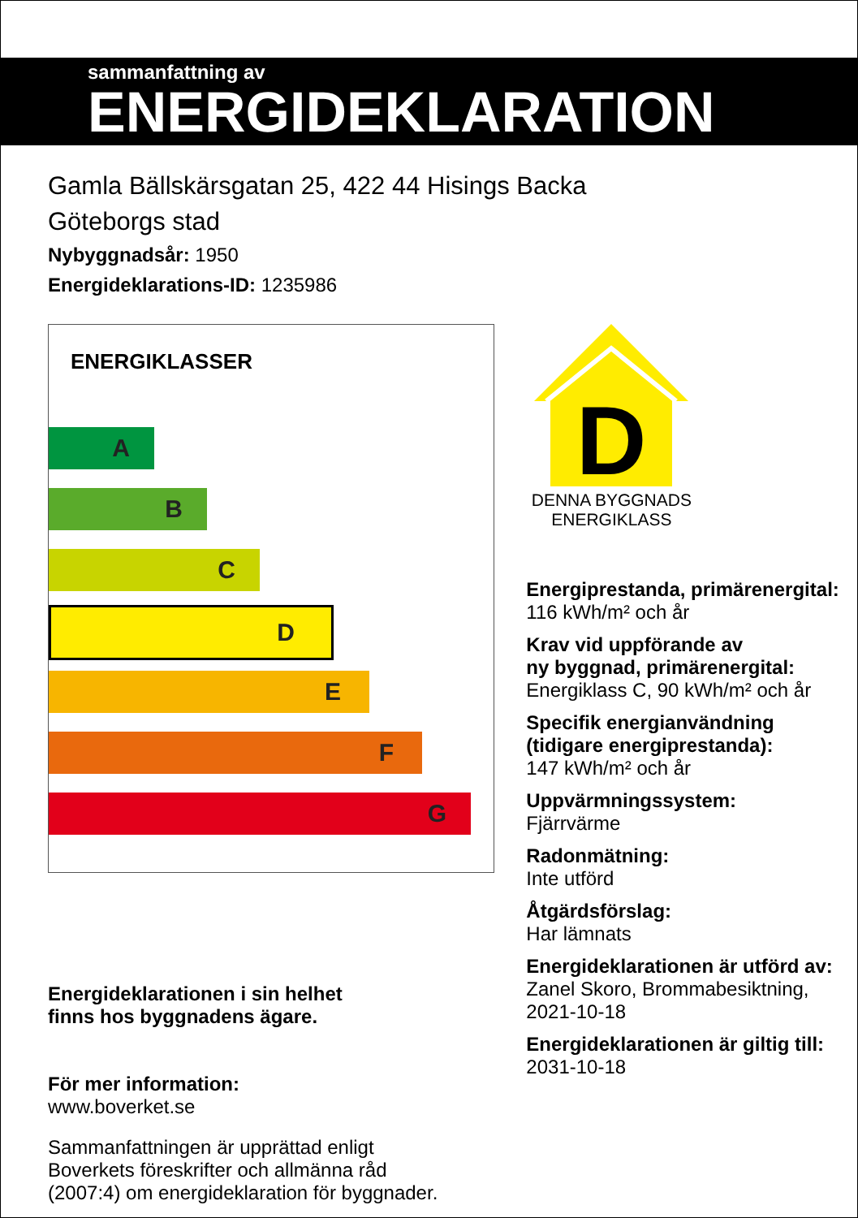sammanfattning av
ENERGIDEKLARATION
Gamla Bällskärsgatan 25, 422 44 Hisings Backa
Göteborgs stad
Nybyggnadsår: 1950
Energideklarations-ID: 1235986
ENERGIKLASSER
A
B
C
D
E
F
G
Energideklarationen i sin helhet
finns hos byggnadens ägare.
För mer information:
www.boverket.se
Sammanfattningen är upprättad enligt
Boverkets föreskrifter och allmänna råd
(2007:4) om energideklaration för byggnader.
D
DENNA BYGGNADS
ENERGIKLASS
Energiprestanda, primärenergital:
116 kWh/m² och år
Krav vid uppförande av
ny byggnad, primärenergital:
Energiklass C, 90 kWh/m² och år
Specifik energianvändning
(tidigare energiprestanda):
147 kWh/m² och år
Uppvärmningssystem:
Fjärrvärme
Radonmätning:
Inte utförd
Åtgärdsförslag:
Har lämnats
Energideklarationen är utförd av:
Zanel Skoro, Brommabesiktning,
2021-10-18
Energideklarationen är giltig till:
2031-10-18